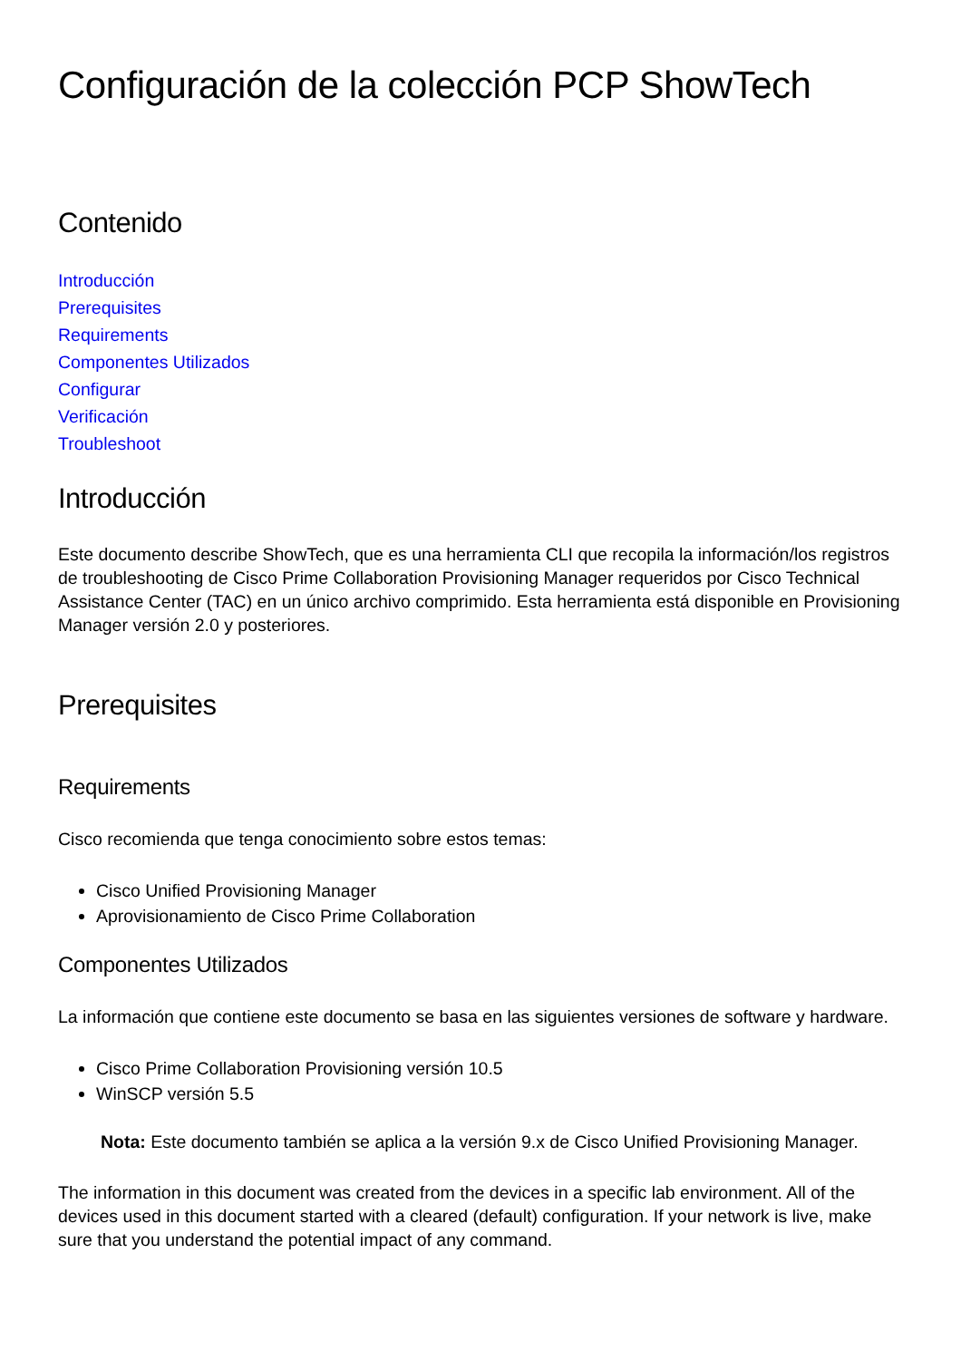Configuración de la colección PCP ShowTech
Contenido
Introducción
Prerequisites
Requirements
Componentes Utilizados
Configurar
Verificación
Troubleshoot
Introducción
Este documento describe ShowTech, que es una herramienta CLI que recopila la información/los registros de troubleshooting de Cisco Prime Collaboration Provisioning Manager requeridos por Cisco Technical Assistance Center (TAC) en un único archivo comprimido. Esta herramienta está disponible en Provisioning Manager versión 2.0 y posteriores.
Prerequisites
Requirements
Cisco recomienda que tenga conocimiento sobre estos temas:
Cisco Unified Provisioning Manager
Aprovisionamiento de Cisco Prime Collaboration
Componentes Utilizados
La información que contiene este documento se basa en las siguientes versiones de software y hardware.
Cisco Prime Collaboration Provisioning versión 10.5
WinSCP versión 5.5
Nota: Este documento también se aplica a la versión 9.x de Cisco Unified Provisioning Manager.
The information in this document was created from the devices in a specific lab environment. All of the devices used in this document started with a cleared (default) configuration. If your network is live, make sure that you understand the potential impact of any command.